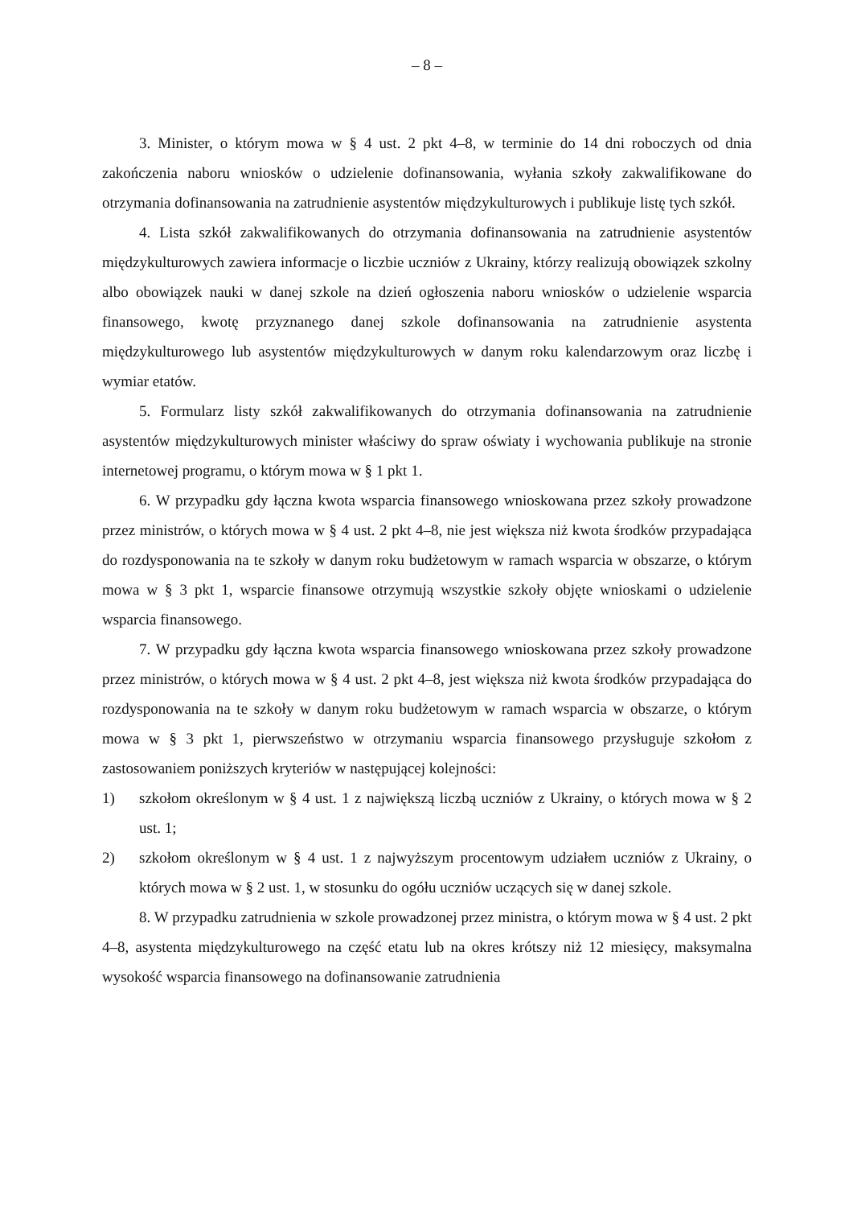– 8 –
3. Minister, o którym mowa w § 4 ust. 2 pkt 4–8, w terminie do 14 dni roboczych od dnia zakończenia naboru wniosków o udzielenie dofinansowania, wyłania szkoły zakwalifikowane do otrzymania dofinansowania na zatrudnienie asystentów międzykulturowych i publikuje listę tych szkół.
4. Lista szkół zakwalifikowanych do otrzymania dofinansowania na zatrudnienie asystentów międzykulturowych zawiera informacje o liczbie uczniów z Ukrainy, którzy realizują obowiązek szkolny albo obowiązek nauki w danej szkole na dzień ogłoszenia naboru wniosków o udzielenie wsparcia finansowego, kwotę przyznanego danej szkole dofinansowania na zatrudnienie asystenta międzykulturowego lub asystentów międzykulturowych w danym roku kalendarzowym oraz liczbę i wymiar etatów.
5. Formularz listy szkół zakwalifikowanych do otrzymania dofinansowania na zatrudnienie asystentów międzykulturowych minister właściwy do spraw oświaty i wychowania publikuje na stronie internetowej programu, o którym mowa w § 1 pkt 1.
6. W przypadku gdy łączna kwota wsparcia finansowego wnioskowana przez szkoły prowadzone przez ministrów, o których mowa w § 4 ust. 2 pkt 4–8, nie jest większa niż kwota środków przypadająca do rozdysponowania na te szkoły w danym roku budżetowym w ramach wsparcia w obszarze, o którym mowa w § 3 pkt 1, wsparcie finansowe otrzymują wszystkie szkoły objęte wnioskami o udzielenie wsparcia finansowego.
7. W przypadku gdy łączna kwota wsparcia finansowego wnioskowana przez szkoły prowadzone przez ministrów, o których mowa w § 4 ust. 2 pkt 4–8, jest większa niż kwota środków przypadająca do rozdysponowania na te szkoły w danym roku budżetowym w ramach wsparcia w obszarze, o którym mowa w § 3 pkt 1, pierwszeństwo w otrzymaniu wsparcia finansowego przysługuje szkołom z zastosowaniem poniższych kryteriów w następującej kolejności:
1) szkołom określonym w § 4 ust. 1 z największą liczbą uczniów z Ukrainy, o których mowa w § 2 ust. 1;
2) szkołom określonym w § 4 ust. 1 z najwyższym procentowym udziałem uczniów z Ukrainy, o których mowa w § 2 ust. 1, w stosunku do ogółu uczniów uczących się w danej szkole.
8. W przypadku zatrudnienia w szkole prowadzonej przez ministra, o którym mowa w § 4 ust. 2 pkt 4–8, asystenta międzykulturowego na część etatu lub na okres krótszy niż 12 miesięcy, maksymalna wysokość wsparcia finansowego na dofinansowanie zatrudnienia